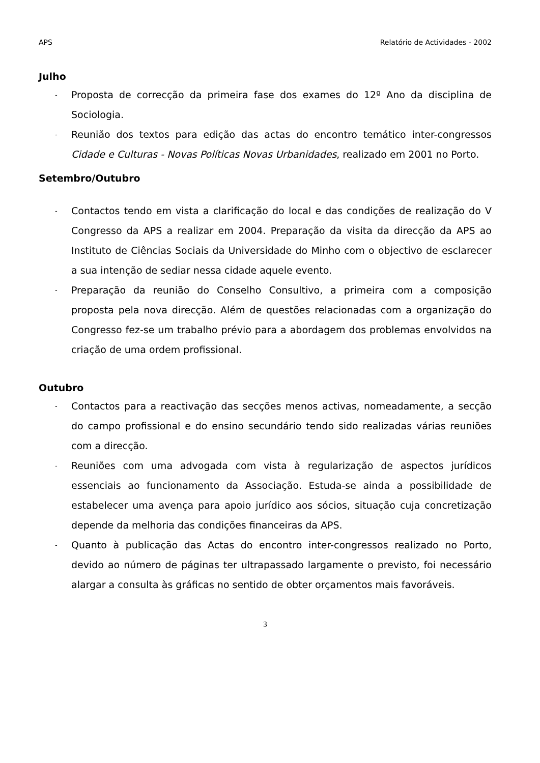APS Relatório de Actividades - 2002
Julho
- Proposta de correcção da primeira fase dos exames do 12º Ano da disciplina de Sociologia.
- Reunião dos textos para edição das actas do encontro temático inter-congressos Cidade e Culturas - Novas Políticas Novas Urbanidades, realizado em 2001 no Porto.
Setembro/Outubro
- Contactos tendo em vista a clarificação do local e das condições de realização do V Congresso da APS a realizar em 2004. Preparação da visita da direcção da APS ao Instituto de Ciências Sociais da Universidade do Minho com o objectivo de esclarecer a sua intenção de sediar nessa cidade aquele evento.
- Preparação da reunião do Conselho Consultivo, a primeira com a composição proposta pela nova direcção. Além de questões relacionadas com a organização do Congresso fez-se um trabalho prévio para a abordagem dos problemas envolvidos na criação de uma ordem profissional.
Outubro
- Contactos para a reactivação das secções menos activas, nomeadamente, a secção do campo profissional e do ensino secundário tendo sido realizadas várias reuniões com a direcção.
- Reuniões com uma advogada com vista à regularização de aspectos jurídicos essenciais ao funcionamento da Associação. Estuda-se ainda a possibilidade de estabelecer uma avença para apoio jurídico aos sócios, situação cuja concretização depende da melhoria das condições financeiras da APS.
- Quanto à publicação das Actas do encontro inter-congressos realizado no Porto, devido ao número de páginas ter ultrapassado largamente o previsto, foi necessário alargar a consulta às gráficas no sentido de obter orçamentos mais favoráveis.
3